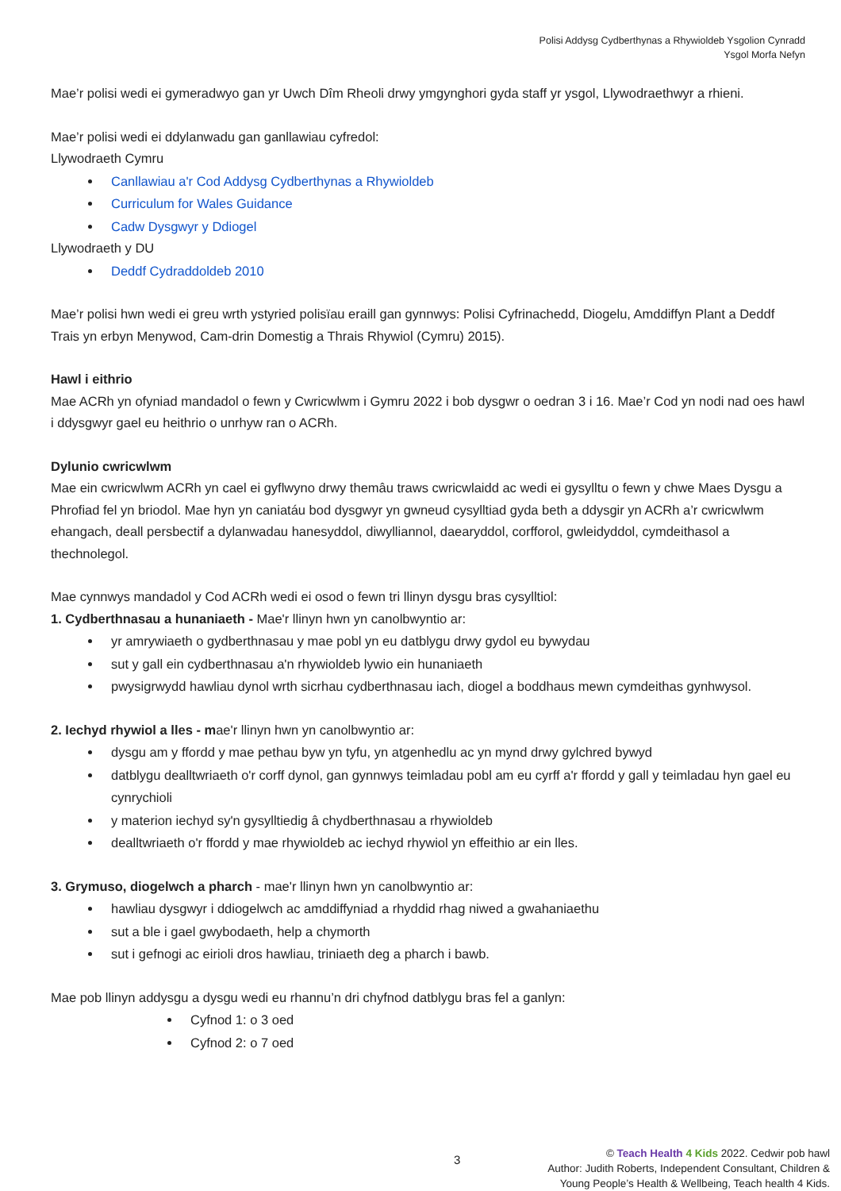Polisi Addysg Cydberthynas a Rhywioldeb Ysgolion Cynradd
Ysgol Morfa Nefyn
Mae’r polisi wedi ei gymeradwyo gan yr Uwch Dîm Rheoli drwy ymgynghori gyda staff yr ysgol, Llywodraethwyr a rhieni.
Mae’r polisi wedi ei ddylanwadu gan ganllawiau cyfredol:
Llywodraeth Cymru
Canllawiau a'r Cod Addysg Cydberthynas a Rhywioldeb
Curriculum for Wales Guidance
Cadw Dysgwyr y Ddiogel
Llywodraeth y DU
Deddf Cydraddoldeb 2010
Mae’r polisi hwn wedi ei greu wrth ystyried polisïau eraill gan gynnwys: Polisi Cyfrinachedd, Diogelu, Amddiffyn Plant a Deddf Trais yn erbyn Menywod, Cam-drin Domestig a Thrais Rhywiol (Cymru) 2015).
Hawl i eithrio
Mae ACRh yn ofyniad mandadol o fewn y Cwricwlwm i Gymru 2022 i bob dysgwr o oedran 3 i 16. Mae’r Cod yn nodi nad oes hawl i ddysgwyr gael eu heithrio o unrhyw ran o ACRh.
Dylunio cwricwlwm
Mae ein cwricwlwm ACRh yn cael ei gyflwyno drwy themâu traws cwricwlaidd ac wedi ei gysylltu o fewn y chwe Maes Dysgu a Phrofiad fel yn briodol. Mae hyn yn caniatáu bod dysgwyr yn gwneud cysylltiad gyda beth a ddysgir yn ACRh a’r cwricwlwm ehangach, deall persbectif a dylanwadau hanesyddol, diwylliannol, daearyddol, corfforol, gwleidyddol, cymdeithasol a thechnolegol.
Mae cynnwys mandadol y Cod ACRh wedi ei osod o fewn tri llinyn dysgu bras cysylltiol:
1. Cydberthnasau a hunaniaeth - Mae'r llinyn hwn yn canolbwyntio ar:
yr amrywiaeth o gydberthnasau y mae pobl yn eu datblygu drwy gydol eu bywydau
sut y gall ein cydberthnasau a'n rhywioldeb lywio ein hunaniaeth
pwysigrwydd hawliau dynol wrth sicrhau cydberthnasau iach, diogel a boddhaus mewn cymdeithas gynhwysol.
2. Iechyd rhywiol a lles - mae'r llinyn hwn yn canolbwyntio ar:
dysgu am y ffordd y mae pethau byw yn tyfu, yn atgenhedlu ac yn mynd drwy gylchred bywyd
datblygu dealltwriaeth o'r corff dynol, gan gynnwys teimladau pobl am eu cyrff a'r ffordd y gall y teimladau hyn gael eu cynrychioli
y materion iechyd sy'n gysylltiedig â chydberthnasau a rhywioldeb
dealltwriaeth o'r ffordd y mae rhywioldeb ac iechyd rhywiol yn effeithio ar ein lles.
3. Grymuso, diogelwch a pharch - mae'r llinyn hwn yn canolbwyntio ar:
hawliau dysgwyr i ddiogelwch ac amddiffyniad a rhyddid rhag niwed a gwahaniaethu
sut a ble i gael gwybodaeth, help a chymorth
sut i gefnogi ac eirioli dros hawliau, triniaeth deg a pharch i bawb.
Mae pob llinyn addysgu a dysgu wedi eu rhannu’n dri chyfnod datblygu bras fel a ganlyn:
Cyfnod 1: o 3 oed
Cyfnod 2: o 7 oed
3
© Teach Health 4 Kids 2022. Cedwir pob hawl
Author: Judith Roberts, Independent Consultant, Children &
Young People’s Health & Wellbeing, Teach health 4 Kids.